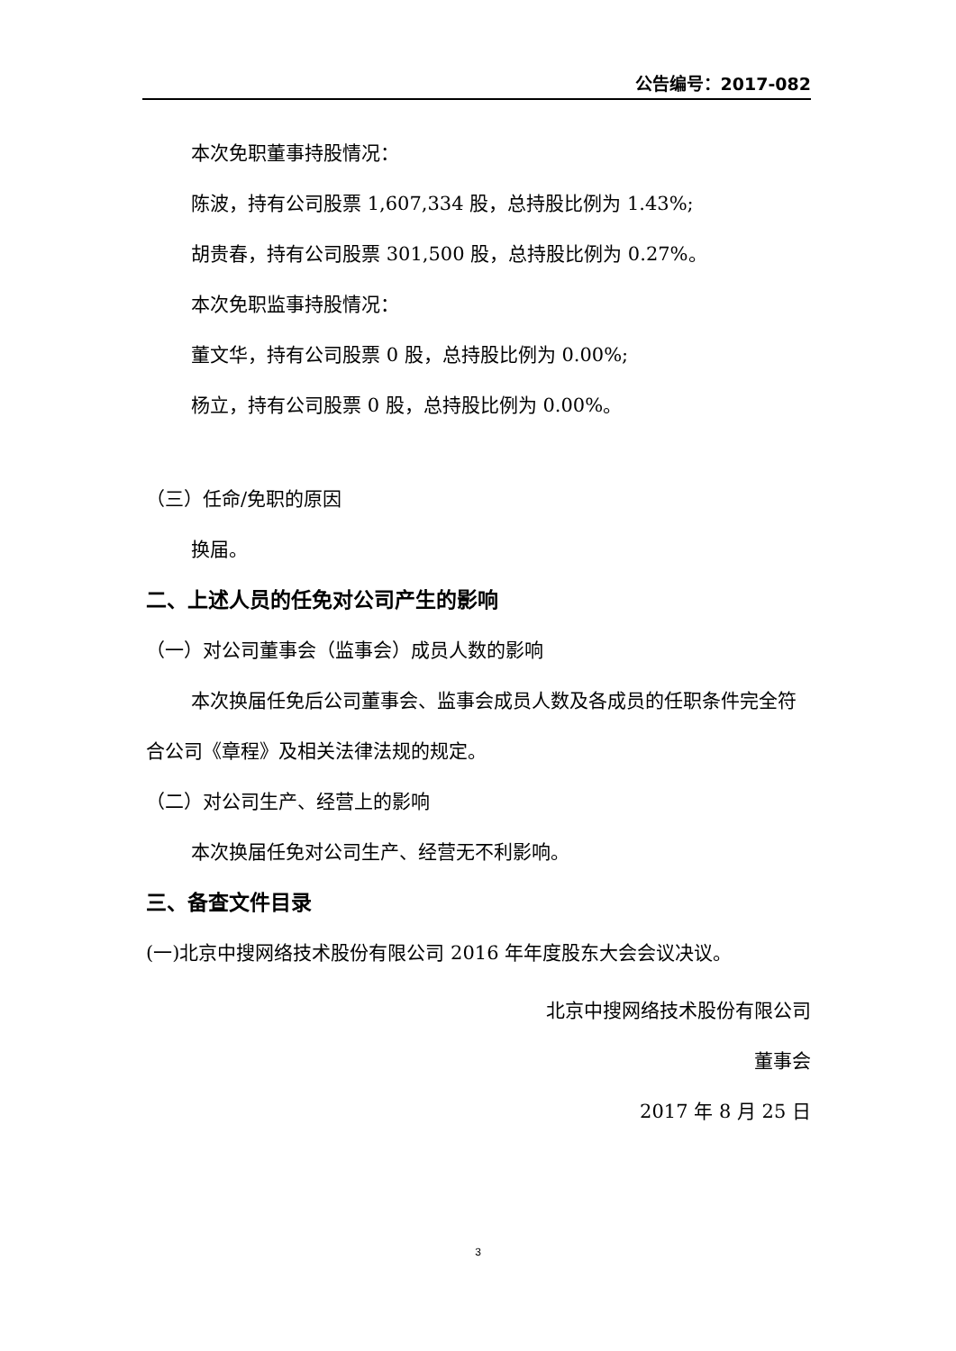公告编号：2017-082
本次免职董事持股情况：
陈波，持有公司股票 1,607,334 股，总持股比例为 1.43%;
胡贵春，持有公司股票 301,500 股，总持股比例为 0.27%。
本次免职监事持股情况：
董文华，持有公司股票 0 股，总持股比例为 0.00%;
杨立，持有公司股票 0 股，总持股比例为 0.00%。
（三）任命/免职的原因
换届。
二、上述人员的任免对公司产生的影响
（一）对公司董事会（监事会）成员人数的影响
本次换届任免后公司董事会、监事会成员人数及各成员的任职条件完全符合公司《章程》及相关法律法规的规定。
（二）对公司生产、经营上的影响
本次换届任免对公司生产、经营无不利影响。
三、备查文件目录
(一)北京中搜网络技术股份有限公司 2016 年年度股东大会会议决议。
北京中搜网络技术股份有限公司
董事会
2017 年 8 月 25 日
3